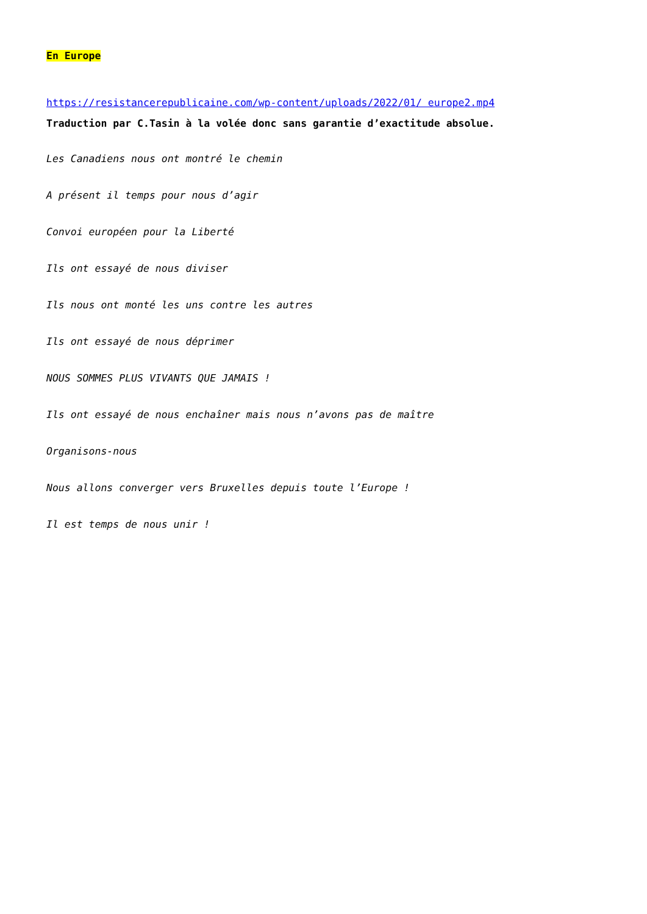En Europe
https://resistancerepublicaine.com/wp-content/uploads/2022/01/ europe2.mp4
Traduction par C.Tasin à la volée donc sans garantie d’exactitude absolue.
Les Canadiens nous ont montré le chemin
A présent il temps pour nous d’agir
Convoi européen pour la Liberté
Ils ont essayé de nous diviser
Ils nous ont monté les uns contre les autres
Ils ont essayé de nous déprimer
NOUS SOMMES PLUS VIVANTS QUE JAMAIS !
Ils ont essayé de nous enchaîner mais nous n’avons pas de maître
Organisons-nous
Nous allons converger vers Bruxelles depuis toute l’Europe !
Il est temps de nous unir !